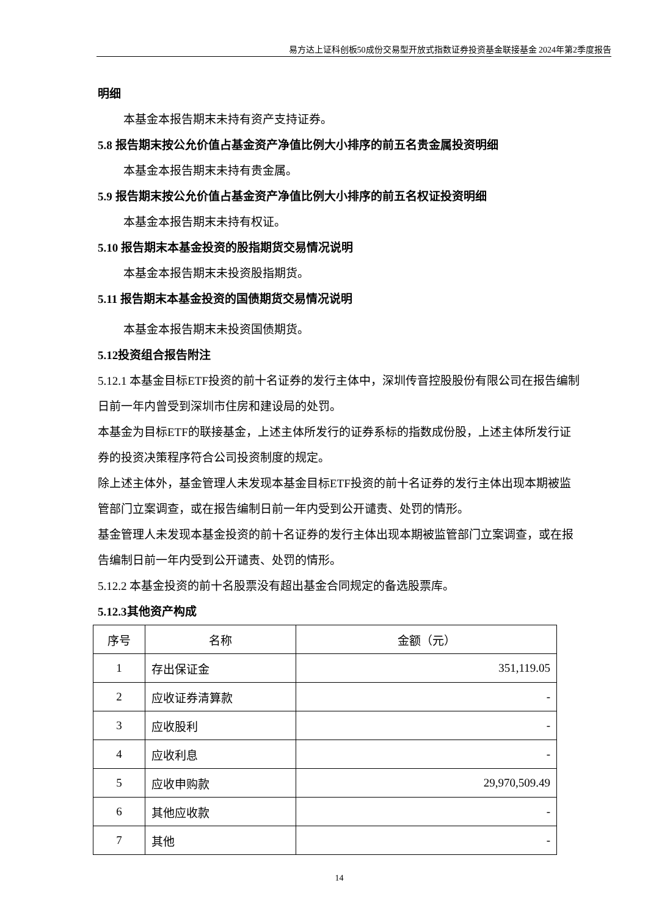易方达上证科创板50成份交易型开放式指数证券投资基金联接基金 2024年第2季度报告
明细
本基金本报告期末未持有资产支持证券。
5.8 报告期末按公允价值占基金资产净值比例大小排序的前五名贵金属投资明细
本基金本报告期末未持有贵金属。
5.9 报告期末按公允价值占基金资产净值比例大小排序的前五名权证投资明细
本基金本报告期末未持有权证。
5.10 报告期末本基金投资的股指期货交易情况说明
本基金本报告期末未投资股指期货。
5.11 报告期末本基金投资的国债期货交易情况说明
本基金本报告期末未投资国债期货。
5.12投资组合报告附注
5.12.1 本基金目标ETF投资的前十名证券的发行主体中，深圳传音控股股份有限公司在报告编制日前一年内曾受到深圳市住房和建设局的处罚。
本基金为目标ETF的联接基金，上述主体所发行的证券系标的指数成份股，上述主体所发行证券的投资决策程序符合公司投资制度的规定。
除上述主体外，基金管理人未发现本基金目标ETF投资的前十名证券的发行主体出现本期被监管部门立案调查，或在报告编制日前一年内受到公开谴责、处罚的情形。
基金管理人未发现本基金投资的前十名证券的发行主体出现本期被监管部门立案调查，或在报告编制日前一年内受到公开谴责、处罚的情形。
5.12.2 本基金投资的前十名股票没有超出基金合同规定的备选股票库。
5.12.3其他资产构成
| 序号 | 名称 | 金额（元） |
| --- | --- | --- |
| 1 | 存出保证金 | 351,119.05 |
| 2 | 应收证券清算款 | - |
| 3 | 应收股利 | - |
| 4 | 应收利息 | - |
| 5 | 应收申购款 | 29,970,509.49 |
| 6 | 其他应收款 | - |
| 7 | 其他 | - |
14